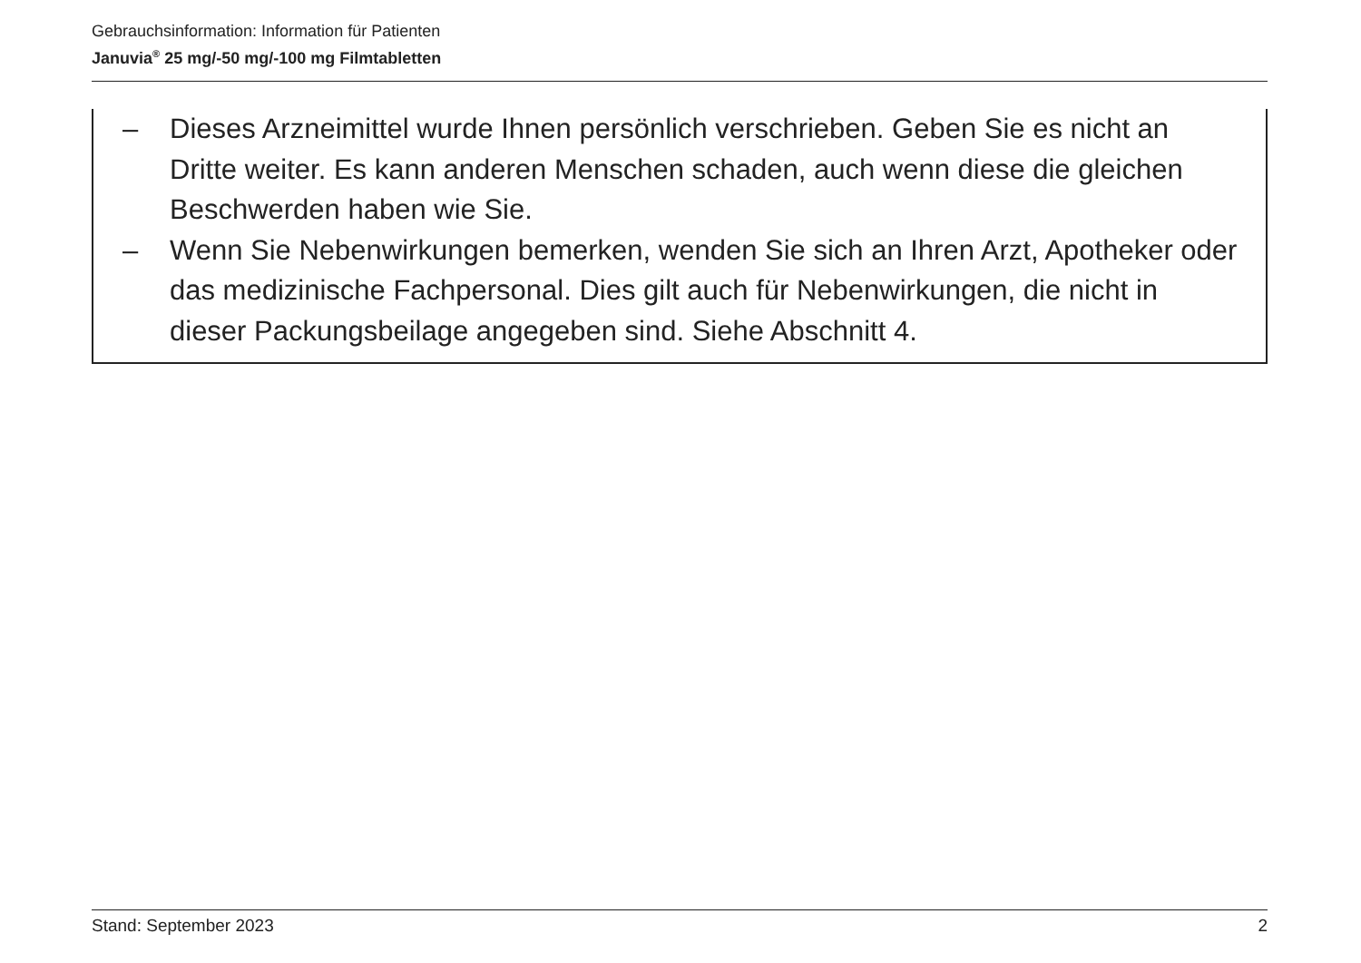Gebrauchsinformation: Information für Patienten
Januvia<sup>®</sup> 25 mg/-50 mg/-100 mg Filmtabletten
– Dieses Arzneimittel wurde Ihnen persönlich verschrieben. Geben Sie es nicht an Dritte weiter. Es kann anderen Menschen schaden, auch wenn diese die gleichen Beschwerden haben wie Sie.
– Wenn Sie Nebenwirkungen bemerken, wenden Sie sich an Ihren Arzt, Apotheker oder das medizinische Fachpersonal. Dies gilt auch für Nebenwirkungen, die nicht in dieser Packungsbeilage angegeben sind. Siehe Abschnitt 4.
Stand: September 2023 2